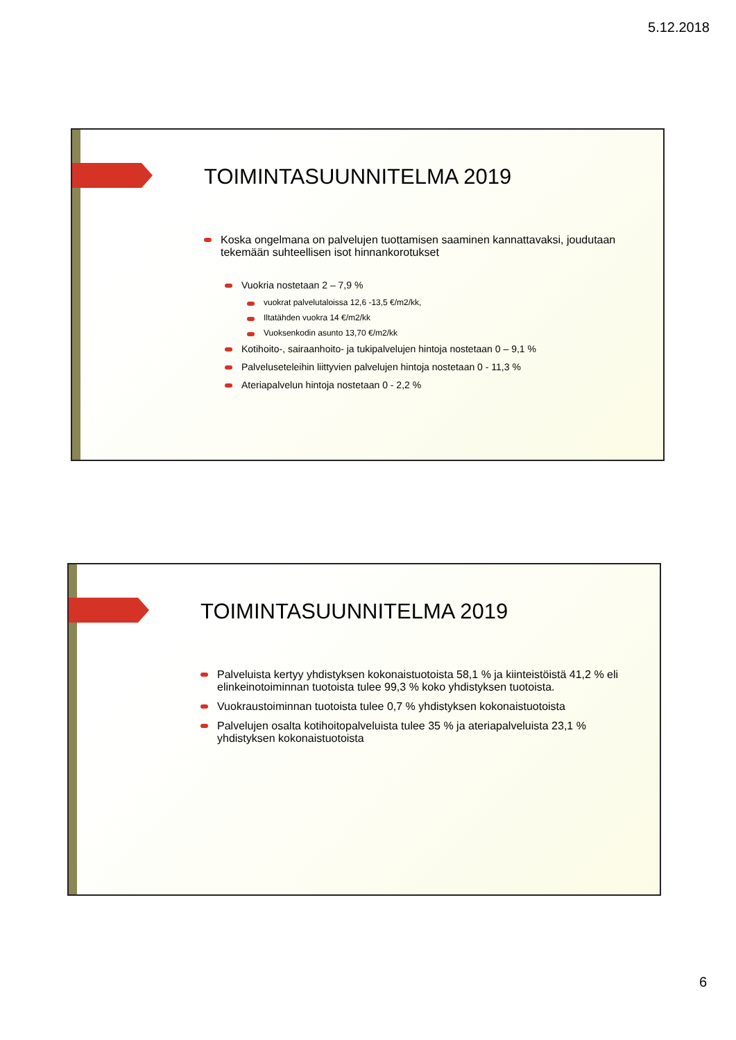5.12.2018
TOIMINTASUUNNITELMA 2019
Koska ongelmana on palvelujen tuottamisen saaminen kannattavaksi, joudutaan tekemään suhteellisen isot hinnankorotukset
Vuokria nostetaan 2 – 7,9 %
vuokrat palvelutaloissa 12,6 -13,5 €/m2/kk,
Iltatähden vuokra 14 €/m2/kk
Vuoksenkodin asunto 13,70 €/m2/kk
Kotihoito-, sairaanhoito- ja tukipalvelujen hintoja nostetaan 0 – 9,1 %
Palveluseteleihin liittyvien palvelujen hintoja nostetaan 0 - 11,3 %
Ateriapalvelun hintoja nostetaan 0 - 2,2 %
TOIMINTASUUNNITELMA 2019
Palveluista kertyy yhdistyksen kokonaistuotoista 58,1 % ja kiinteistöistä 41,2 % eli elinkeinotoiminnan tuotoista tulee 99,3 % koko yhdistyksen tuotoista.
Vuokraustoiminnan tuotoista tulee 0,7 % yhdistyksen kokonaistuotoista
Palvelujen osalta kotihoitopalveluista tulee 35 % ja ateriapalveluista 23,1 % yhdistyksen kokonaistuotoista
6